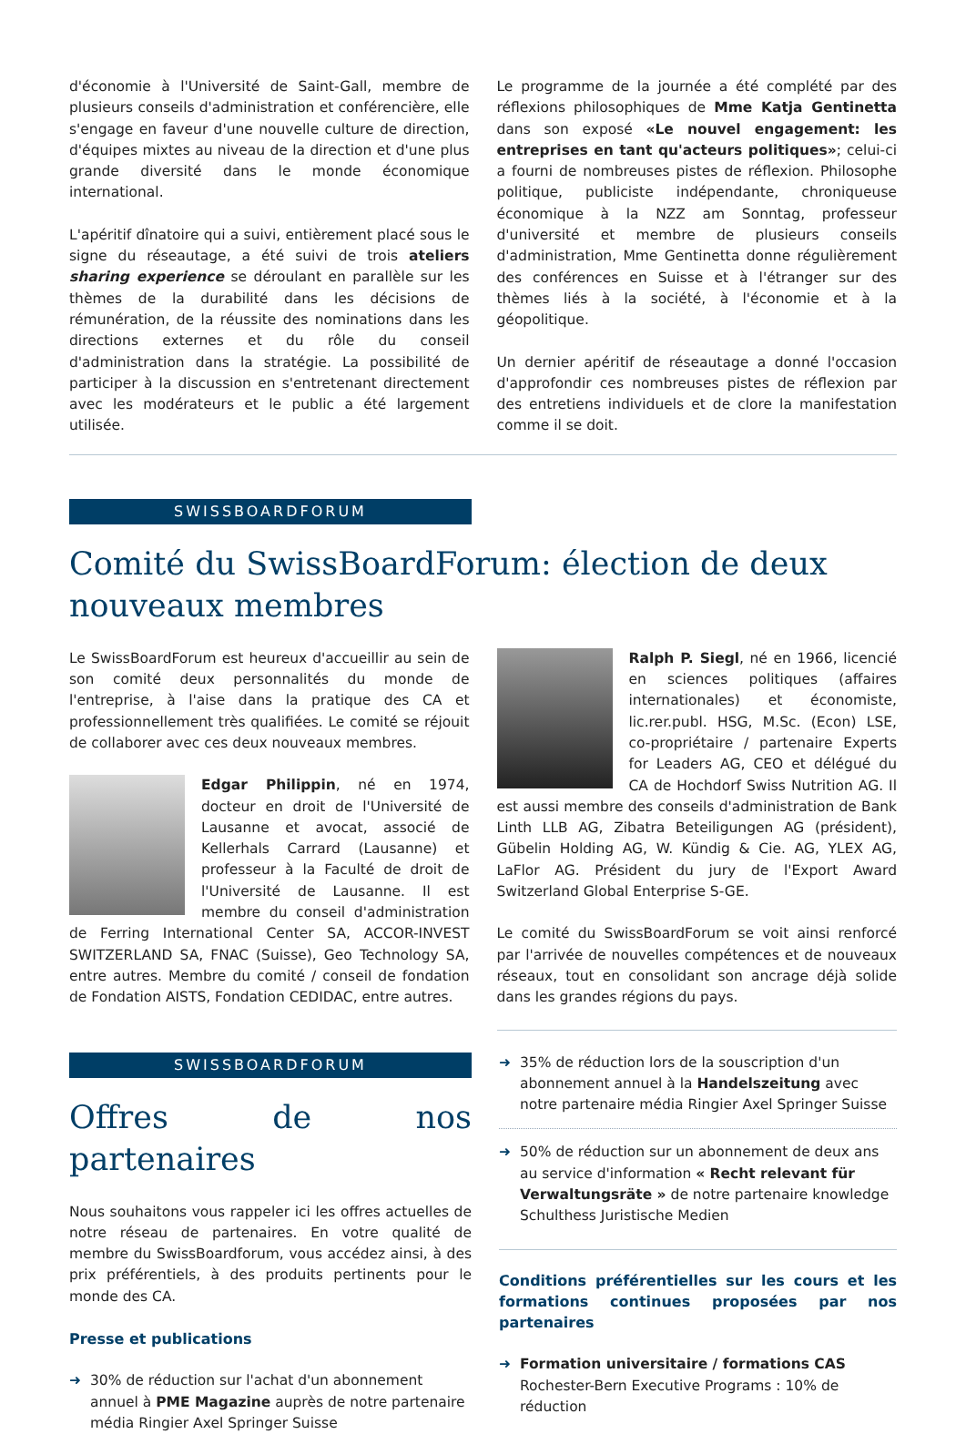d'économie à l'Université de Saint-Gall, membre de plusieurs conseils d'administration et conférencière, elle s'engage en faveur d'une nouvelle culture de direction, d'équipes mixtes au niveau de la direction et d'une plus grande diversité dans le monde économique international.
L'apéritif dînatoire qui a suivi, entièrement placé sous le signe du réseautage, a été suivi de trois ateliers sharing experience se déroulant en parallèle sur les thèmes de la durabilité dans les décisions de rémunération, de la réussite des nominations dans les directions externes et du rôle du conseil d'administration dans la stratégie. La possibilité de participer à la discussion en s'entretenant directement avec les modérateurs et le public a été largement utilisée.
Le programme de la journée a été complété par des réflexions philosophiques de Mme Katja Gentinetta dans son exposé «Le nouvel engagement: les entreprises en tant qu'acteurs politiques»; celui-ci a fourni de nombreuses pistes de réflexion. Philosophe politique, publiciste indépendante, chroniqueuse économique à la NZZ am Sonntag, professeur d'université et membre de plusieurs conseils d'administration, Mme Gentinetta donne régulièrement des conférences en Suisse et à l'étranger sur des thèmes liés à la société, à l'économie et à la géopolitique.
Un dernier apéritif de réseautage a donné l'occasion d'approfondir ces nombreuses pistes de réflexion par des entretiens individuels et de clore la manifestation comme il se doit.
SWISSBOARDFORUM
Comité du SwissBoardForum: élection de deux nouveaux membres
Le SwissBoardForum est heureux d'accueillir au sein de son comité deux personnalités du monde de l'entreprise, à l'aise dans la pratique des CA et professionnellement très qualifiées. Le comité se réjouit de collaborer avec ces deux nouveaux membres.
Edgar Philippin, né en 1974, docteur en droit de l'Université de Lausanne et avocat, associé de Kellerhals Carrard (Lausanne) et professeur à la Faculté de droit de l'Université de Lausanne. Il est membre du conseil d'administration de Ferring International Center SA, ACCOR-INVEST SWITZERLAND SA, FNAC (Suisse), Geo Technology SA, entre autres. Membre du comité / conseil de fondation de Fondation AISTS, Fondation CEDIDAC, entre autres.
Ralph P. Siegl, né en 1966, licencié en sciences politiques (affaires internationales) et économiste, lic.rer.publ. HSG, M.Sc. (Econ) LSE, co-propriétaire / partenaire Experts for Leaders AG, CEO et délégué du CA de Hochdorf Swiss Nutrition AG. Il est aussi membre des conseils d'administration de Bank Linth LLB AG, Zibatra Beteiligungen AG (président), Gübelin Holding AG, W. Kündig & Cie. AG, YLEX AG, LaFlor AG. Président du jury de l'Export Award Switzerland Global Enterprise S-GE.
Le comité du SwissBoardForum se voit ainsi renforcé par l'arrivée de nouvelles compétences et de nouveaux réseaux, tout en consolidant son ancrage déjà solide dans les grandes régions du pays.
SWISSBOARDFORUM
Offres de nos partenaires
Nous souhaitons vous rappeler ici les offres actuelles de notre réseau de partenaires. En votre qualité de membre du SwissBoardforum, vous accédez ainsi, à des prix préférentiels, à des produits pertinents pour le monde des CA.
Presse et publications
➜ 30% de réduction sur l'achat d'un abonnement annuel à PME Magazine auprès de notre partenaire média Ringier Axel Springer Suisse
➜ 35% de réduction lors de la souscription d'un abonnement annuel à la Handelszeitung avec notre partenaire média Ringier Axel Springer Suisse
➜ 50% de réduction sur un abonnement de deux ans au service d'information « Recht relevant für Verwaltungsräte » de notre partenaire knowledge Schulthess Juristische Medien
Conditions préférentielles sur les cours et les formations continues proposées par nos partenaires
➜ Formation universitaire / formations CAS
Rochester-Bern Executive Programs : 10% de réduction